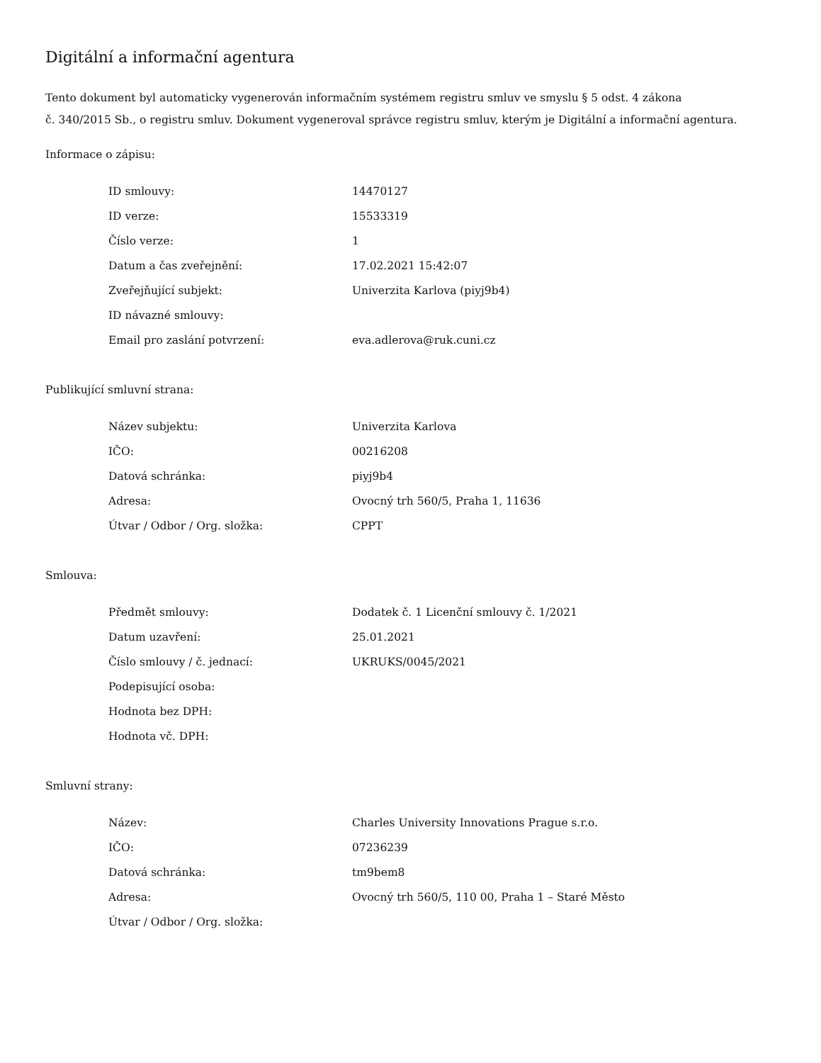Digitální a informační agentura
Tento dokument byl automaticky vygenerován informačním systémem registru smluv ve smyslu § 5 odst. 4 zákona
č. 340/2015 Sb., o registru smluv. Dokument vygeneroval správce registru smluv, kterým je Digitální a informační agentura.
Informace o zápisu:
| ID smlouvy: | 14470127 |
| ID verze: | 15533319 |
| Číslo verze: | 1 |
| Datum a čas zveřejnění: | 17.02.2021 15:42:07 |
| Zveřejňující subjekt: | Univerzita Karlova (piyj9b4) |
| ID návazné smlouvy: | |
| Email pro zaslání potvrzení: | eva.adlerova@ruk.cuni.cz |
Publikující smluvní strana:
| Název subjektu: | Univerzita Karlova |
| IČO: | 00216208 |
| Datová schránka: | piyj9b4 |
| Adresa: | Ovocný trh 560/5, Praha 1, 11636 |
| Útvar / Odbor / Org. složka: | CPPT |
Smlouva:
| Předmět smlouvy: | Dodatek č. 1 Licenční smlouvy č. 1/2021 |
| Datum uzavření: | 25.01.2021 |
| Číslo smlouvy / č. jednací: | UKRUKS/0045/2021 |
| Podepisující osoba: | |
| Hodnota bez DPH: | |
| Hodnota vč. DPH: | |
Smluvní strany:
| Název: | Charles University Innovations Prague s.r.o. |
| IČO: | 07236239 |
| Datová schránka: | tm9bem8 |
| Adresa: | Ovocný trh 560/5, 110 00, Praha 1 – Staré Město |
| Útvar / Odbor / Org. složka: | |